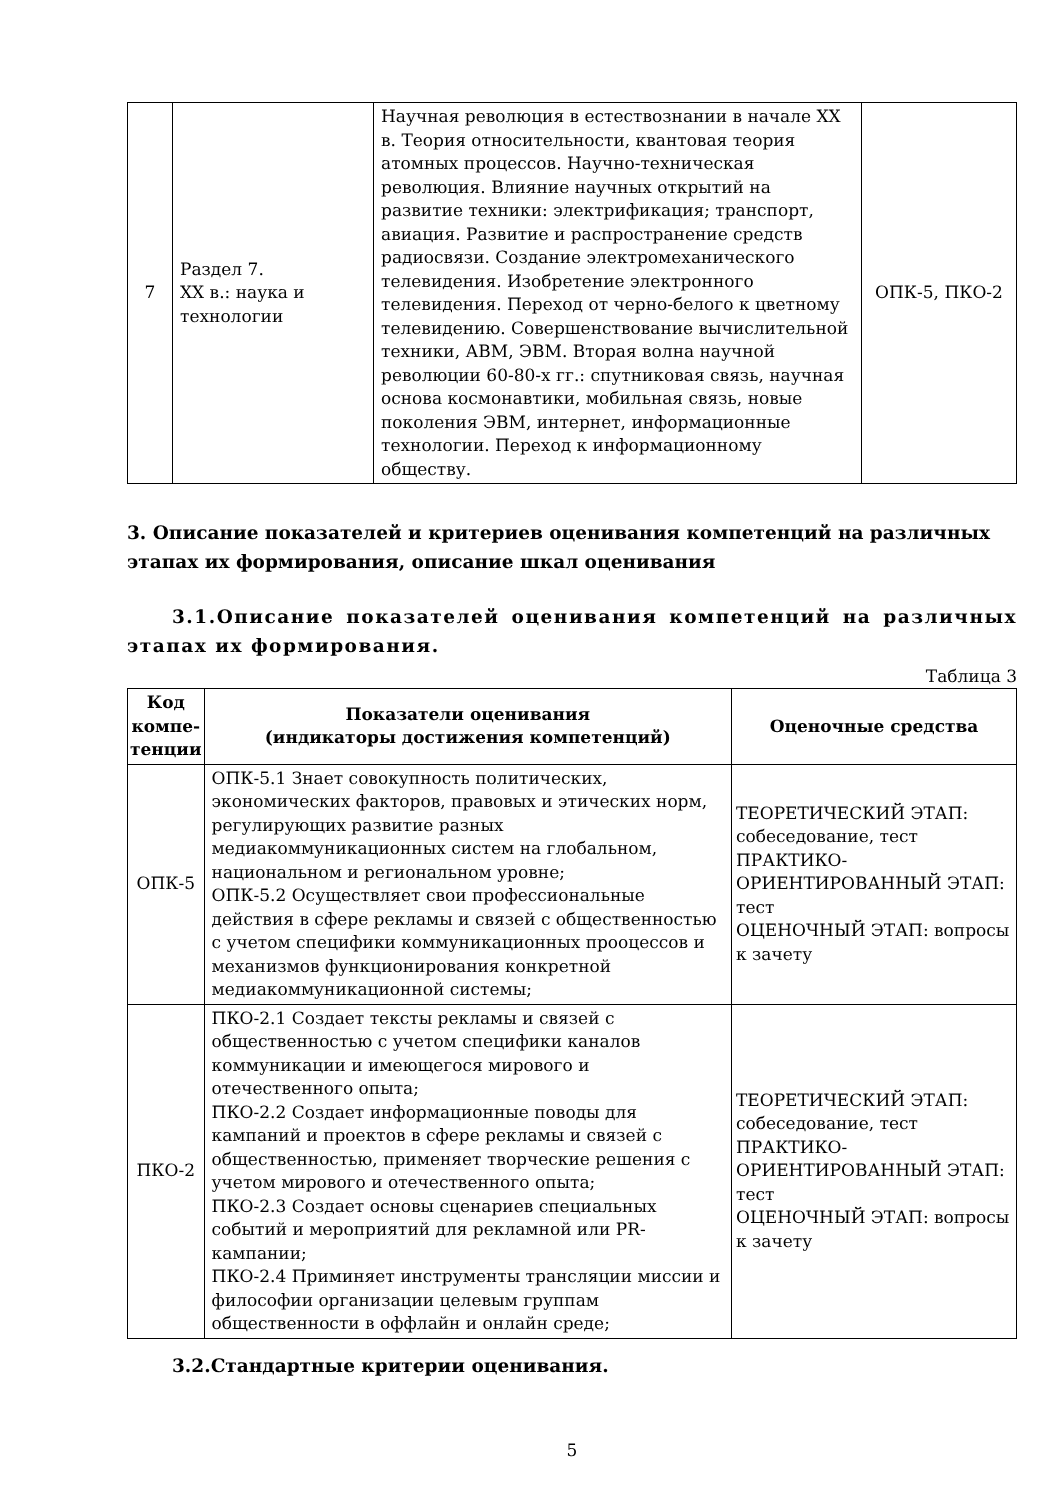| 7 | Раздел 7. XX в.: наука и технологии | Научная революция в естествознании в начале XX в. Теория относительности, квантовая теория атомных процессов. Научно-техническая революция. Влияние научных открытий на развитие техники: электрификация; транспорт, авиация. Развитие и распространение средств радиосвязи. Создание электромеханического телевидения. Изобретение электронного телевидения. Переход от черно-белого к цветному телевидению. Совершенствование вычислительной техники, АВМ, ЭВМ. Вторая волна научной революции 60-80-х гг.: спутниковая связь, научная основа космонавтики, мобильная связь, новые поколения ЭВМ, интернет, информационные технологии. Переход к информационному обществу. | ОПК-5, ПКО-2 |
3. Описание показателей и критериев оценивания компетенций на различных этапах их формирования, описание шкал оценивания
3.1.Описание показателей оценивания компетенций на различных этапах их формирования.
Таблица 3
| Код компе-тенции | Показатели оценивания (индикаторы достижения компетенций) | Оценочные средства |
| --- | --- | --- |
| ОПК-5 | ОПК-5.1 Знает совокупность политических, экономических факторов, правовых и этических норм, регулирующих развитие разных медиакоммуникационных систем на глобальном, национальном и региональном уровне; ОПК-5.2 Осуществляет свои профессиональные действия в сфере рекламы и связей с общественностью с учетом специфики коммуникационных проoцессов и механизмов функционирования конкретной медиакоммуникационной системы; | ТЕОРЕТИЧЕСКИЙ ЭТАП: собеседование, тест ПРАКТИКО-ОРИЕНТИРОВАННЫЙ ЭТАП: тест ОЦЕНОЧНЫЙ ЭТАП: вопросы к зачету |
| ПКО-2 | ПКО-2.1 Создает тексты рекламы и связей с общественностью с учетом специфики каналов коммуникации и имеющегося мирового и отечественного опыта; ПКО-2.2 Создает информационные поводы для кампаний и проектов в сфере рекламы и связей с общественностью, применяет творческие решения с учетом мирового и отечественного опыта; ПКО-2.3 Создает основы сценариев специальных событий и мероприятий для рекламной или PR-кампании; ПКО-2.4 Приминяет инструменты трансляции миссии и философии организации целевым группам общественности в оффлайн и онлайн среде; | ТЕОРЕТИЧЕСКИЙ ЭТАП: собеседование, тест ПРАКТИКО-ОРИЕНТИРОВАННЫЙ ЭТАП: тест ОЦЕНОЧНЫЙ ЭТАП: вопросы к зачету |
3.2.Стандартные критерии оценивания.
5